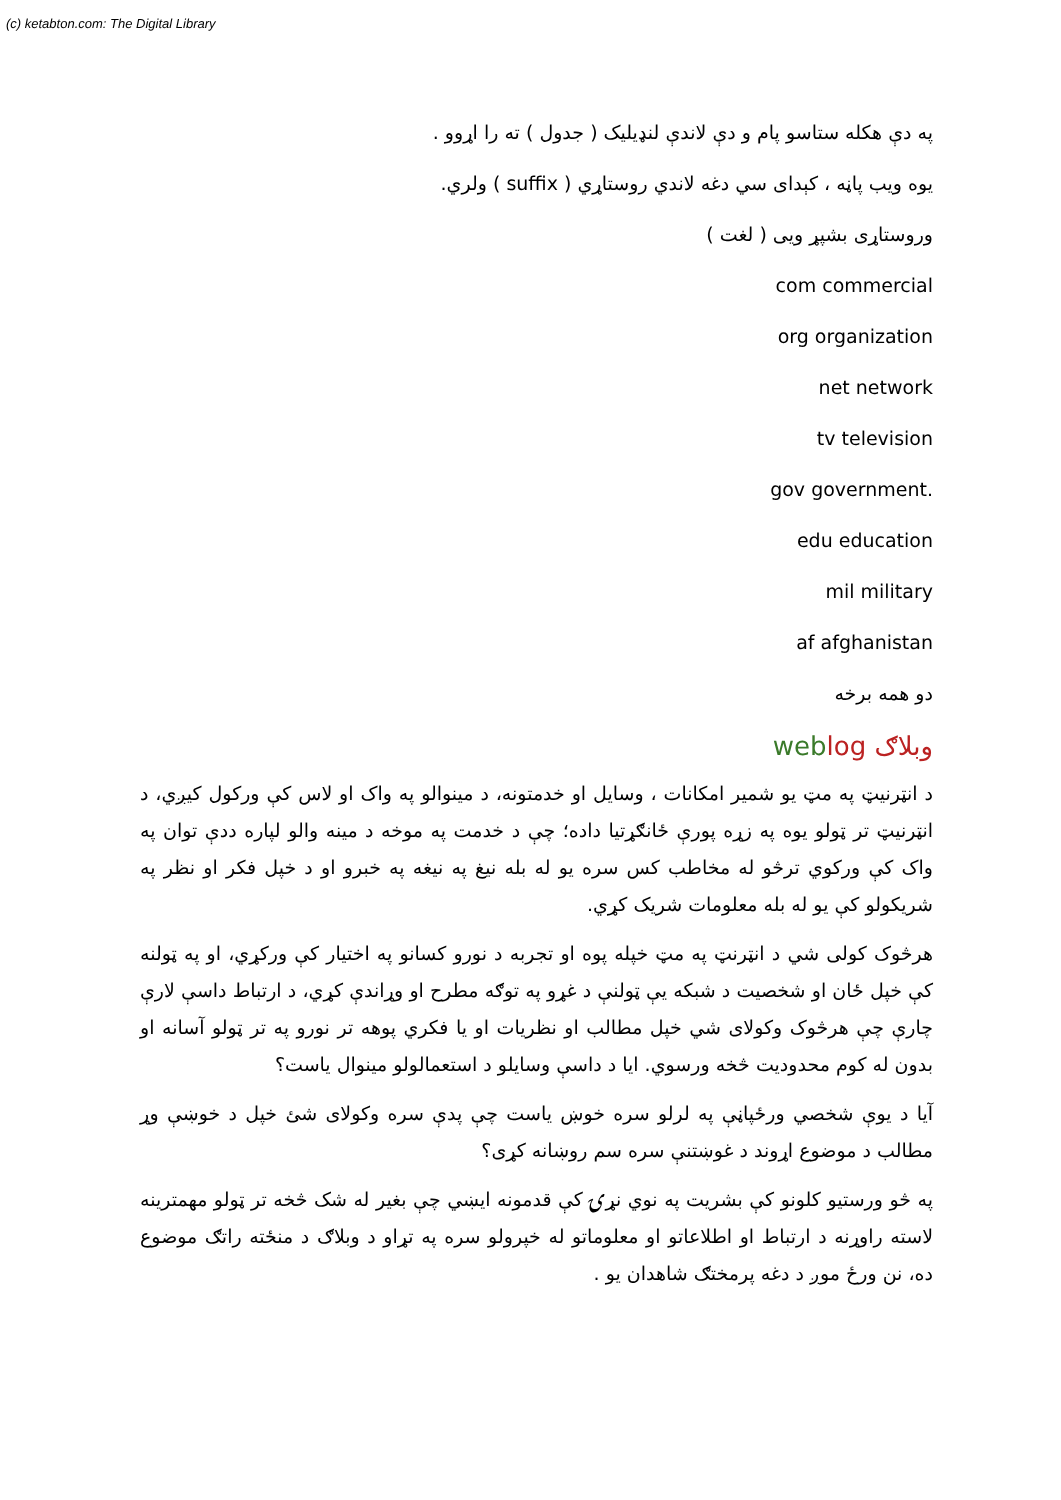(c) ketabton.com: The Digital Library
په دې هکله ستاسو پام و دې لاندې لنډيلیک ( جدول ) ته را اړوو .
یوه ویب پاڼه ، کېدای سي دغه لاندي روستاړي ( suffix ) ولري.
وروستاړی بشپړ ویی ( لغت )
com commercial
org organization
net network
tv television
gov government.
edu education
mil military
af afghanistan
دو همه برخه
وبلاګ web log
د انټرنیټ په مټ یو شمیر امکانات ، وسایل او خدمتونه، د مینوالو په واک او لاس کې ورکول کیږي، د انټرنیټ تر ټولو یوه په زړه پورې ځانګړتیا داده؛ چې د خدمت په موخه د مینه والو لپاره ددې توان په واک کې ورکوي ترڅو له مخاطب کس سره یو له بله نیغ په نیغه په خبرو او د خپل فکر او نظر په شریکولو کې یو له بله معلومات شریک کړي.
هرڅوک کولی شي د انټرنټ په مټ خپله پوه او تجربه د نورو کسانو په اختیار کې ورکړي، او په ټولنه کې خپل ځان او شخصیت د شبکه یې ټولنې د غړو په توګه مطرح او وړاندې کړي، د ارتباط داسې لارې چارې چې هرڅوک وکولای شي خپل مطالب او نظریات او یا فکري پوهه تر نورو په تر ټولو آسانه او بدون له کوم محدودیت څخه ورسوي. ایا د داسې وسایلو د استعمالولو مینوال یاست؟
آیا د یوې شخصي ورځپاڼې په لرلو سره خوښ یاست چې پدې سره وکولای شئ خپل د خوښې وړ مطالب د موضوع اړوند د غوښتنې سره سم روښانه کړی؟
په څو ورستیو کلونو کې بشریت په نوي نړۍ کې قدمونه ایښي چې بغیر له شک څخه تر ټولو مهمترینه لاسته راوړنه د ارتباط او اطلاعاتو او معلوماتو له خپرولو سره په تړاو د وبلاګ د منځته راتګ موضوع ده، نن ورځ موږ د دغه پرمختګ شاهدان یو .